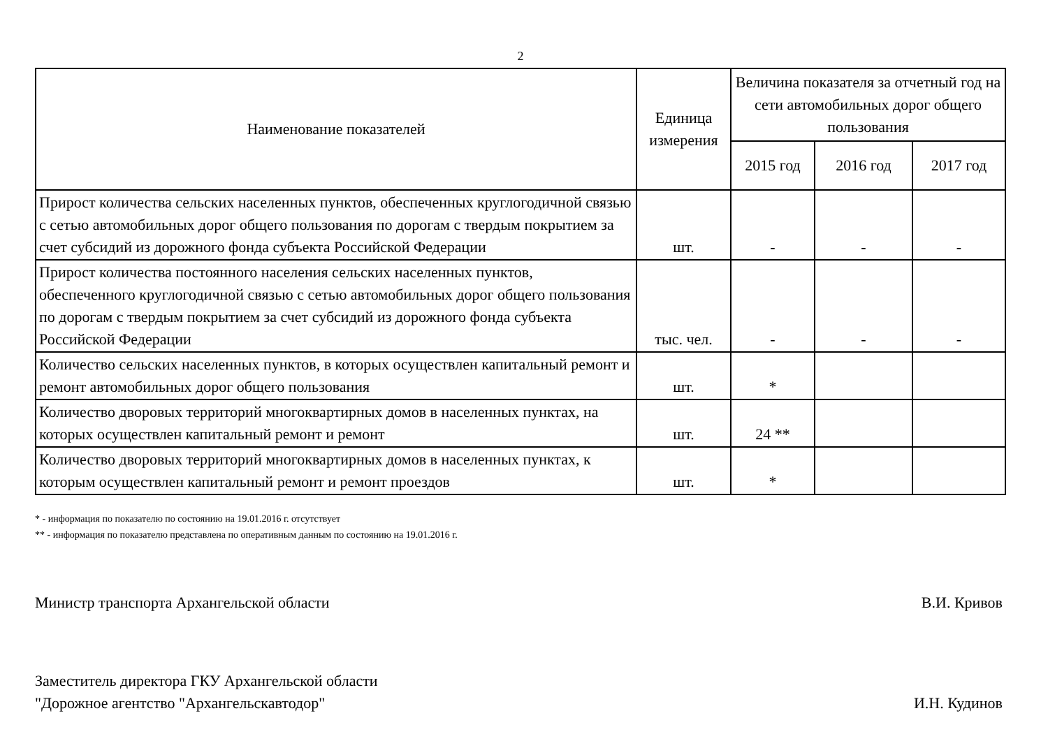2
| Наименование показателей | Единица измерения | Величина показателя за отчетный год на сети автомобильных дорог общего пользования | | |
| --- | --- | --- | --- | --- |
| | | 2015 год | 2016 год | 2017 год |
| Прирост количества сельских населенных пунктов, обеспеченных круглогодичной связью с сетью автомобильных дорог общего пользования по дорогам с твердым покрытием за счет субсидий из дорожного фонда субъекта Российской Федерации | шт. | - | - | - |
| Прирост количества постоянного населения сельских населенных пунктов, обеспеченного круглогодичной связью с сетью автомобильных дорог общего пользования по дорогам с твердым покрытием за счет субсидий из дорожного фонда субъекта Российской Федерации | тыс. чел. | - | - | - |
| Количество сельских населенных пунктов, в которых осуществлен капитальный ремонт и ремонт автомобильных дорог общего пользования | шт. | * | | |
| Количество дворовых территорий многоквартирных домов в населенных пунктах, на которых осуществлен капитальный ремонт и ремонт | шт. | 24 ** | | |
| Количество дворовых территорий многоквартирных домов в населенных пунктах, к которым осуществлен капитальный ремонт и ремонт проездов | шт. | * | | |
* - информация по показателю по состоянию на 19.01.2016 г. отсутствует
** - информация по показателю представлена по оперативным данным по состоянию на 19.01.2016 г.
Министр транспорта Архангельской области
В.И. Кривов
Заместитель директора ГКУ Архангельской области
"Дорожное агентство "Архангельскавтодор"
И.Н. Кудинов